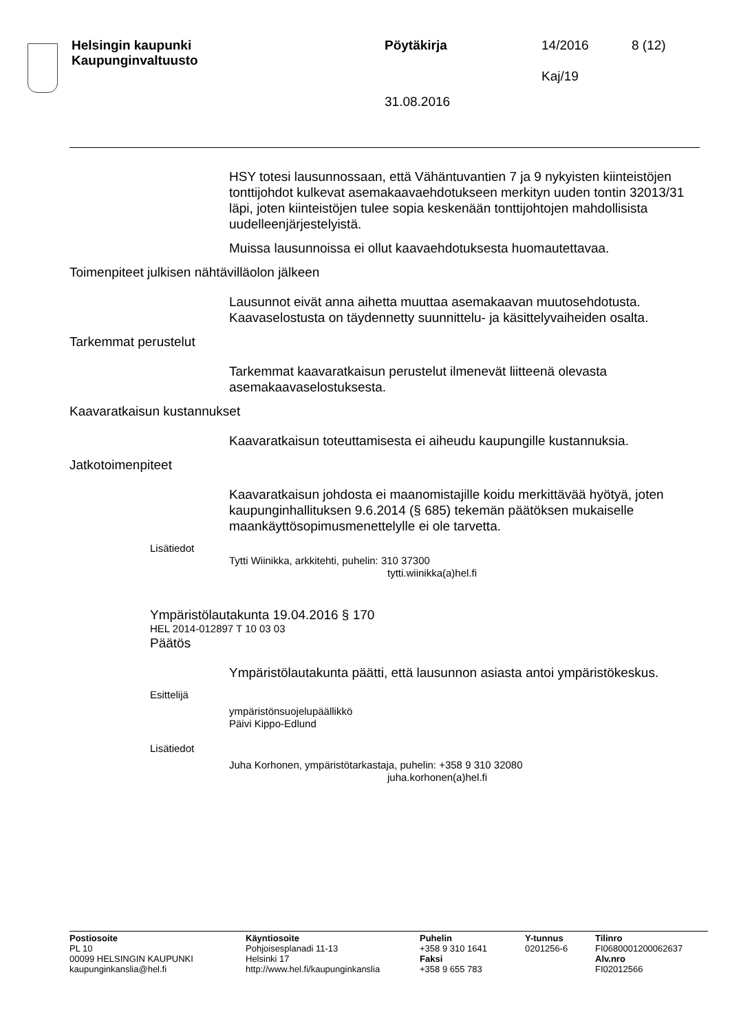Helsingin kaupunki
Kaupunginvaltuusto
Pöytäkirja
31.08.2016
14/2016
Kaj/19
8 (12)
HSY totesi lausunnossaan, että Vähäntuvantien 7 ja 9 nykyisten kiinteistöjen tonttijohdot kulkevat asemakaavaehdotukseen merkityn uuden tontin 32013/31 läpi, joten kiinteistöjen tulee sopia keskenään tonttijohtojen mahdollisista uudelleenjärjestelyistä.
Muissa lausunnoissa ei ollut kaavaehdotuksesta huomautettavaa.
Toimenpiteet julkisen nähtävilläolon jälkeen
Lausunnot eivät anna aihetta muuttaa asemakaavan muutosehdotusta. Kaavaselostusta on täydennetty suunnittelu- ja käsittelyvaiheiden osalta.
Tarkemmat perustelut
Tarkemmat kaavaratkaisun perustelut ilmenevät liitteenä olevasta asemakaavaselostuksesta.
Kaavaratkaisun kustannukset
Kaavaratkaisun toteuttamisesta ei aiheudu kaupungille kustannuksia.
Jatkotoimenpiteet
Kaavaratkaisun johdosta ei maanomistajille koidu merkittävää hyötyä, joten kaupunginhallituksen 9.6.2014 (§ 685) tekemän päätöksen mukaiselle maankäyttösopimusmenettelylle ei ole tarvetta.
Lisätiedot
Tytti Wiinikka, arkkitehti, puhelin: 310 37300
tytti.wiinikka(a)hel.fi
Ympäristölautakunta 19.04.2016 § 170
HEL 2014-012897 T 10 03 03
Päätös
Ympäristölautakunta päätti, että lausunnon asiasta antoi ympäristökeskus.
Esittelijä
ympäristönsuojelupäällikkö
Päivi Kippo-Edlund
Lisätiedot
Juha Korhonen, ympäristötarkastaja, puhelin: +358 9 310 32080
juha.korhonen(a)hel.fi
Postiosoite
PL 10
00099 HELSINGIN KAUPUNKI
kaupunginkanslia@hel.fi
Käyntiosoite
Pohjoisesplanadi 11-13
Helsinki 17
http://www.hel.fi/kaupunginkanslia
Puhelin
+358 9 310 1641
Faksi
+358 9 655 783
Y-tunnus
0201256-6
Tilinro
FI0680001200062637
Alv.nro
FI02012566